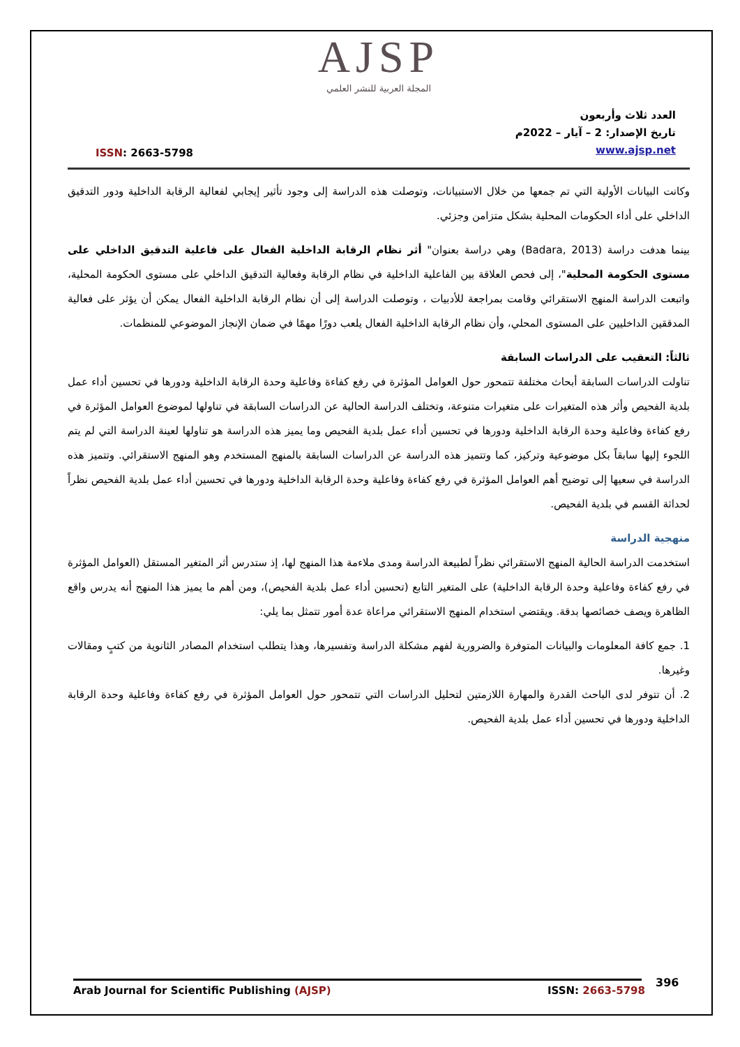AJSP
المجلة العربية للنشر العلمي
ISSN: 2663-5798
العدد ثلاث وأربعون
تاريخ الإصدار: 2 – آيار – 2022م
www.ajsp.net
وكانت البيانات الأولية التي تم جمعها من خلال الاستبيانات، وتوصلت هذه الدراسة إلى وجود تأثير إيجابي لفعالية الرقابة الداخلية ودور التدقيق الداخلي على أداء الحكومات المحلية بشكل متزامن وجزئي.
بينما هدفت دراسة (Badara, 2013) وهي دراسة بعنوان" أثر نظام الرقابة الداخلية الفعال على فاعلية التدقيق الداخلي على مستوى الحكومة المحلية"، إلى فحص العلاقة بين الفاعلية الداخلية في نظام الرقابة وفعالية التدقيق الداخلي على مستوى الحكومة المحلية، واتبعت الدراسة المنهج الاستقرائي وقامت بمراجعة للأدبيات ، وتوصلت الدراسة إلى أن نظام الرقابة الداخلية الفعال يمكن أن يؤثر على فعالية المدققين الداخليين على المستوى المحلي، وأن نظام الرقابة الداخلية الفعال يلعب دورًا مهمًا في ضمان الإنجاز الموضوعي للمنظمات.
ثالثاً: التعقيب على الدراسات السابقة
تناولت الدراسات السابقة أبحاث مختلفة تتمحور حول العوامل المؤثرة في رفع كفاءة وفاعلية وحدة الرقابة الداخلية ودورها في تحسين أداء عمل بلدية الفحيص وأثر هذه المتغيرات على متغيرات متنوعة، وتختلف الدراسة الحالية عن الدراسات السابقة في تناولها لموضوع العوامل المؤثرة في رفع كفاءة وفاعلية وحدة الرقابة الداخلية ودورها في تحسين أداء عمل بلدية الفحيص وما يميز هذه الدراسة هو تناولها لعينة الدراسة التي لم يتم اللجوء إليها سابقاً بكل موضوعية وتركيز، كما وتتميز هذه الدراسة عن الدراسات السابقة بالمنهج المستخدم وهو المنهج الاستقرائي. وتتميز هذه الدراسة في سعيها إلى توضيح أهم العوامل المؤثرة في رفع كفاءة وفاعلية وحدة الرقابة الداخلية ودورها في تحسين أداء عمل بلدية الفحيص نظراً لحداثة القسم في بلدية الفحيص.
منهجية الدراسة
استخدمت الدراسة الحالية المنهج الاستقرائي نظراً لطبيعة الدراسة ومدى ملاءمة هذا المنهج لها، إذ ستدرس أثر المتغير المستقل (العوامل المؤثرة في رفع كفاءة وفاعلية وحدة الرقابة الداخلية) على المتغير التابع (تحسين أداء عمل بلدية الفحيص)، ومن أهم ما يميز هذا المنهج أنه يدرس واقع الظاهرة ويصف خصائصها بدقة. ويقتضي استخدام المنهج الاستقرائي مراعاة عدة أمور تتمثل بما يلي:
1. جمع كافة المعلومات والبيانات المتوفرة والضرورية لفهم مشكلة الدراسة وتفسيرها، وهذا يتطلب استخدام المصادر الثانوية من كتبٍ ومقالات وغيرها.
2. أن تتوفر لدى الباحث القدرة والمهارة اللازمتين لتحليل الدراسات التي تتمحور حول العوامل المؤثرة في رفع كفاءة وفاعلية وحدة الرقابة الداخلية ودورها في تحسين أداء عمل بلدية الفحيص.
396
Arab Journal for Scientific Publishing (AJSP) ISSN: 2663-5798